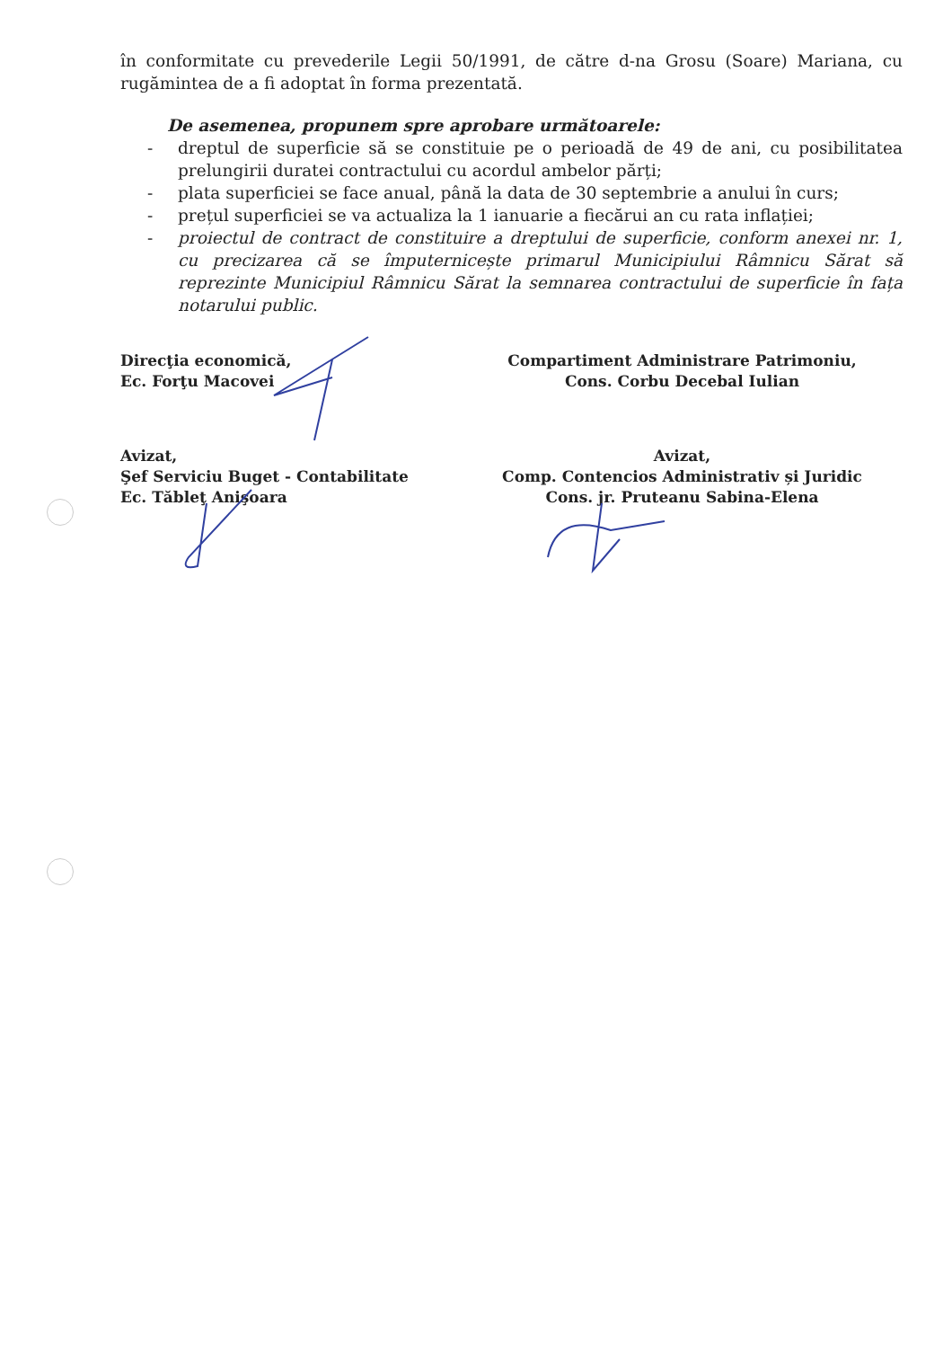în conformitate cu prevederile Legii 50/1991, de către d-na Grosu (Soare) Mariana, cu rugămintea de a fi adoptat în forma prezentată.
De asemenea, propunem spre aprobare următoarele:
- dreptul de superficie să se constituie pe o perioadă de 49 de ani, cu posibilitatea prelungirii duratei contractului cu acordul ambelor părți;
- plata superficiei se face anual, până la data de 30 septembrie a anului în curs;
- prețul superficiei se va actualiza la 1 ianuarie a fiecărui an cu rata inflației;
- proiectul de contract de constituire a dreptului de superficie, conform anexei nr. 1, cu precizarea că se împuternicește primarul Municipiului Râmnicu Sărat să reprezinte Municipiul Râmnicu Sărat la semnarea contractului de superficie în fața notarului public.
Direcţia economică,
Ec. Forţu Macovei
Avizat,
Şef Serviciu Buget - Contabilitate
Ec. Tăbleţ Anişoara
Compartiment Administrare Patrimoniu,
Cons. Corbu Decebal Iulian
Avizat,
Comp. Contencios Administrativ și Juridic
Cons. jr. Pruteanu Sabina-Elena